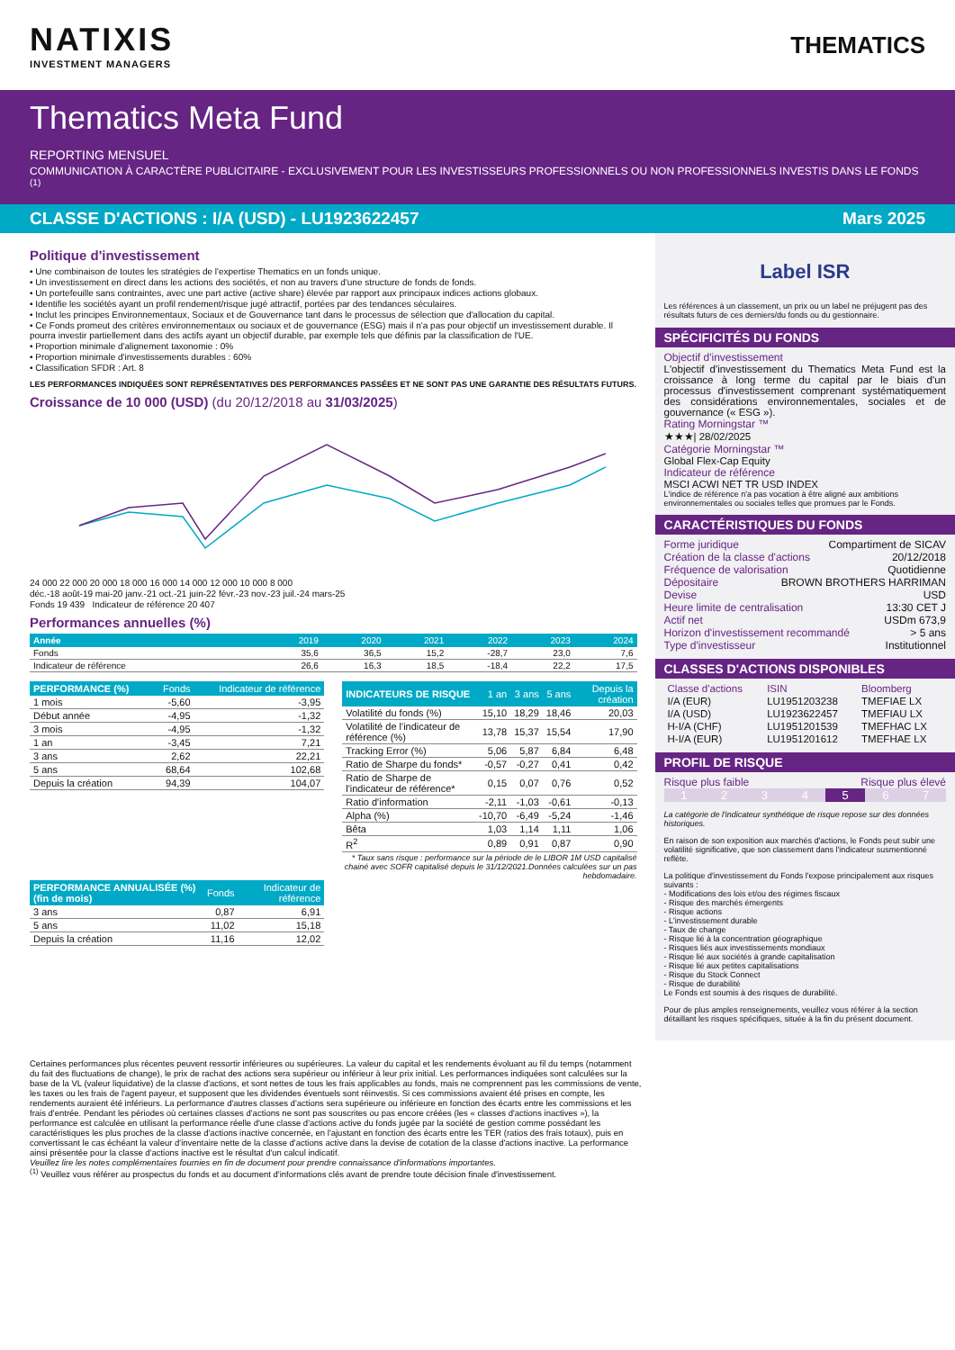NATIXIS
INVESTMENT MANAGERS
THEMATICS
Thematics Meta Fund
REPORTING MENSUEL
COMMUNICATION À CARACTÈRE PUBLICITAIRE - EXCLUSIVEMENT POUR LES INVESTISSEURS PROFESSIONNELS OU NON PROFESSIONNELS INVESTIS DANS LE FONDS <sup>(1)</sup>
CLASSE D'ACTIONS : I/A (USD) - LU1923622457 Mars 2025
Politique d'investissement
• Une combinaison de toutes les stratégies de l'expertise Thematics en un fonds unique.
• Un investissement en direct dans les actions des sociétés, et non au travers d'une structure de fonds de fonds.
• Un portefeuille sans contraintes, avec une part active (active share) élevée par rapport aux principaux indices actions globaux.
• Identifie les sociétés ayant un profil rendement/risque jugé attractif, portées par des tendances séculaires.
• Inclut les principes Environnementaux, Sociaux et de Gouvernance tant dans le processus de sélection que d'allocation du capital.
• Ce Fonds promeut des critères environnementaux ou sociaux et de gouvernance (ESG) mais il n'a pas pour objectif un investissement durable. Il pourra investir partiellement dans des actifs ayant un objectif durable, par exemple tels que définis par la classification de l'UE.
• Proportion minimale d'alignement taxonomie : 0%
• Proportion minimale d'investissements durables : 60%
• Classification SFDR : Art. 8
LES PERFORMANCES INDIQUÉES SONT REPRÉSENTATIVES DES PERFORMANCES PASSÉES ET NE SONT PAS UNE GARANTIE DES RÉSULTATS FUTURS.
Croissance de 10 000 (USD) (du 20/12/2018 au 31/03/2025)
24 000 22 000 20 000 18 000 16 000 14 000 12 000 10 000 8 000
déc.-18 août-19 mai-20 janv.-21 oct.-21 juin-22 févr.-23 nov.-23 juil.-24 mars-25
Fonds 19 439 Indicateur de référence 20 407
Performances annuelles (%)
| Année | 2019 | 2020 | 2021 | 2022 | 2023 | 2024 |
| --- | --- | --- | --- | --- | --- | --- |
| Fonds | 35,6 | 36,5 | 15,2 | -28,7 | 23,0 | 7,6 |
| Indicateur de référence | 26,6 | 16,3 | 18,5 | -18,4 | 22,2 | 17,5 |
| PERFORMANCE (%) | Fonds | Indicateur de référence |
| --- | --- | --- |
| 1 mois | -5,60 | -3,95 |
| Début année | -4,95 | -1,32 |
| 3 mois | -4,95 | -1,32 |
| 1 an | -3,45 | 7,21 |
| 3 ans | 2,62 | 22,21 |
| 5 ans | 68,64 | 102,68 |
| Depuis la création | 94,39 | 104,07 |
| PERFORMANCE ANNUALISÉE (%) (fin de mois) | Fonds | Indicateur de référence |
| --- | --- | --- |
| 3 ans | 0,87 | 6,91 |
| 5 ans | 11,02 | 15,18 |
| Depuis la création | 11,16 | 12,02 |
| INDICATEURS DE RISQUE | 1 an | 3 ans | 5 ans | Depuis la création |
| --- | --- | --- | --- | --- |
| Volatilité du fonds (%) | 15,10 | 18,29 | 18,46 | 20,03 |
| Volatilité de l'indicateur de référence (%) | 13,78 | 15,37 | 15,54 | 17,90 |
| Tracking Error (%) | 5,06 | 5,87 | 6,84 | 6,48 |
| Ratio de Sharpe du fonds* | -0,57 | -0,27 | 0,41 | 0,42 |
| Ratio de Sharpe de l'indicateur de référence* | 0,15 | 0,07 | 0,76 | 0,52 |
| Ratio d'information | -2,11 | -1,03 | -0,61 | -0,13 |
| Alpha (%) | -10,70 | -6,49 | -5,24 | -1,46 |
| Bêta | 1,03 | 1,14 | 1,11 | 1,06 |
| R<sup>2</sup> | 0,89 | 0,91 | 0,87 | 0,90 |
* Taux sans risque : performance sur la période de le LIBOR 1M USD capitalisé chainé avec SOFR capitalisé depuis le 31/12/2021.Données calculées sur un pas hebdomadaire.
Label ISR
Les références à un classement, un prix ou un label ne préjugent pas des résultats futurs de ces derniers/du fonds ou du gestionnaire.
SPÉCIFICITÉS DU FONDS
Objectif d'investissement
L'objectif d'investissement du Thematics Meta Fund est la croissance à long terme du capital par le biais d'un processus d'investissement comprenant systématiquement des considérations environnementales, sociales et de gouvernance (« ESG »).
Rating Morningstar ™
★★★| 28/02/2025
Catégorie Morningstar ™
Global Flex-Cap Equity
Indicateur de référence
MSCI ACWI NET TR USD INDEX
L'indice de référence n'a pas vocation à être aligné aux ambitions environnementales ou sociales telles que promues par le Fonds.
CARACTÉRISTIQUES DU FONDS
Forme juridique Compartiment de SICAV
Création de la classe d'actions 20/12/2018
Fréquence de valorisation Quotidienne
Dépositaire BROWN BROTHERS HARRIMAN
Devise USD
Heure limite de centralisation 13:30 CET J
Actif net USDm 673,9
Horizon d'investissement recommandé > 5 ans
Type d'investisseur Institutionnel
CLASSES D'ACTIONS DISPONIBLES
| Classe d'actions | ISIN | Bloomberg |
| I/A (EUR) | LU1951203238 | TMEFIAE LX |
| I/A (USD) | LU1923622457 | TMEFIAU LX |
| H-I/A (CHF) | LU1951201539 | TMEFHAC LX |
| H-I/A (EUR) | LU1951201612 | TMEFHAE LX |
PROFIL DE RISQUE
Risque plus faible Risque plus élevé
1 2 3 4 5 6 7
La catégorie de l'indicateur synthétique de risque repose sur des données historiques.
En raison de son exposition aux marchés d'actions, le Fonds peut subir une volatilité significative, que son classement dans l'indicateur susmentionné reflète.
La politique d'investissement du Fonds l'expose principalement aux risques suivants :
- Modifications des lois et/ou des régimes fiscaux
- Risque des marchés émergents
- Risque actions
- L'investissement durable
- Taux de change
- Risque lié à la concentration géographique
- Risques liés aux investissements mondiaux
- Risque lié aux sociétés à grande capitalisation
- Risque lié aux petites capitalisations
- Risque du Stock Connect
- Risque de durabilité
Le Fonds est soumis à des risques de durabilité.
Pour de plus amples renseignements, veuillez vous référer à la section détaillant les risques spécifiques, située à la fin du présent document.
Certaines performances plus récentes peuvent ressortir inférieures ou supérieures. La valeur du capital et les rendements évoluant au fil du temps (notamment du fait des fluctuations de change), le prix de rachat des actions sera supérieur ou inférieur à leur prix initial. Les performances indiquées sont calculées sur la base de la VL (valeur liquidative) de la classe d'actions, et sont nettes de tous les frais applicables au fonds, mais ne comprennent pas les commissions de vente, les taxes ou les frais de l'agent payeur, et supposent que les dividendes éventuels sont réinvestis. Si ces commissions avaient été prises en compte, les rendements auraient été inférieurs. La performance d'autres classes d'actions sera supérieure ou inférieure en fonction des écarts entre les commissions et les frais d'entrée. Pendant les périodes où certaines classes d'actions ne sont pas souscrites ou pas encore créées (les « classes d'actions inactives »), la performance est calculée en utilisant la performance réelle d'une classe d'actions active du fonds jugée par la société de gestion comme possédant les caractéristiques les plus proches de la classe d'actions inactive concernée, en l'ajustant en fonction des écarts entre les TER (ratios des frais totaux), puis en convertissant le cas échéant la valeur d'inventaire nette de la classe d'actions active dans la devise de cotation de la classe d'actions inactive. La performance ainsi présentée pour la classe d'actions inactive est le résultat d'un calcul indicatif.
Veuillez lire les notes complémentaires fournies en fin de document pour prendre connaissance d'informations importantes.
<sup>(1)</sup> Veuillez vous référer au prospectus du fonds et au document d'informations clés avant de prendre toute décision finale d'investissement.